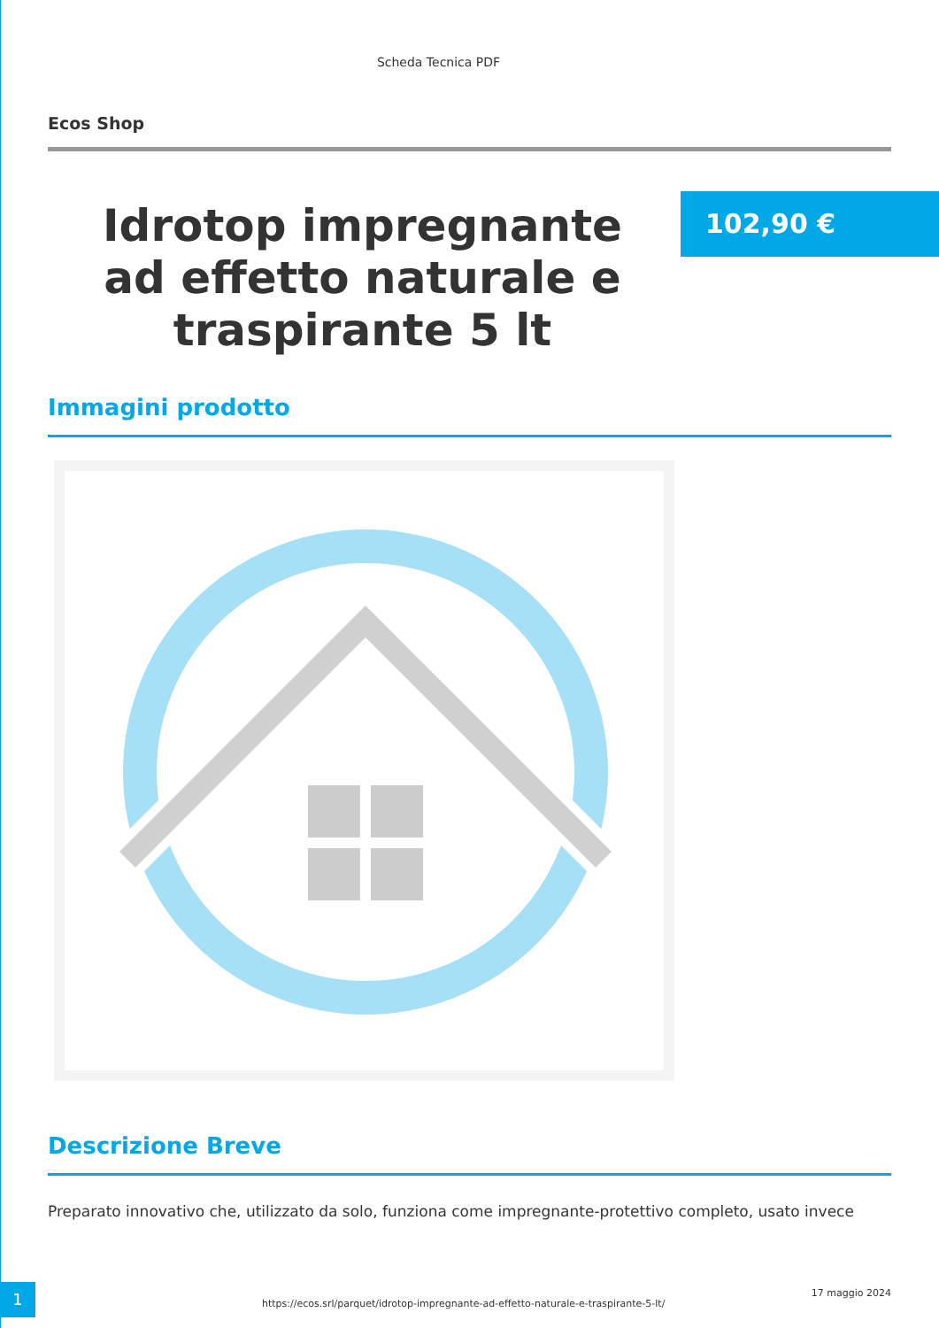Scheda Tecnica PDF
Ecos Shop
Idrotop impregnante ad effetto naturale e traspirante 5 lt
102,90 €
Immagini prodotto
Descrizione Breve
Preparato innovativo che, utilizzato da solo, funziona come impregnante-protettivo completo, usato invece
1
https://ecos.srl/parquet/idrotop-impregnante-ad-effetto-naturale-e-traspirante-5-lt/
17 maggio 2024